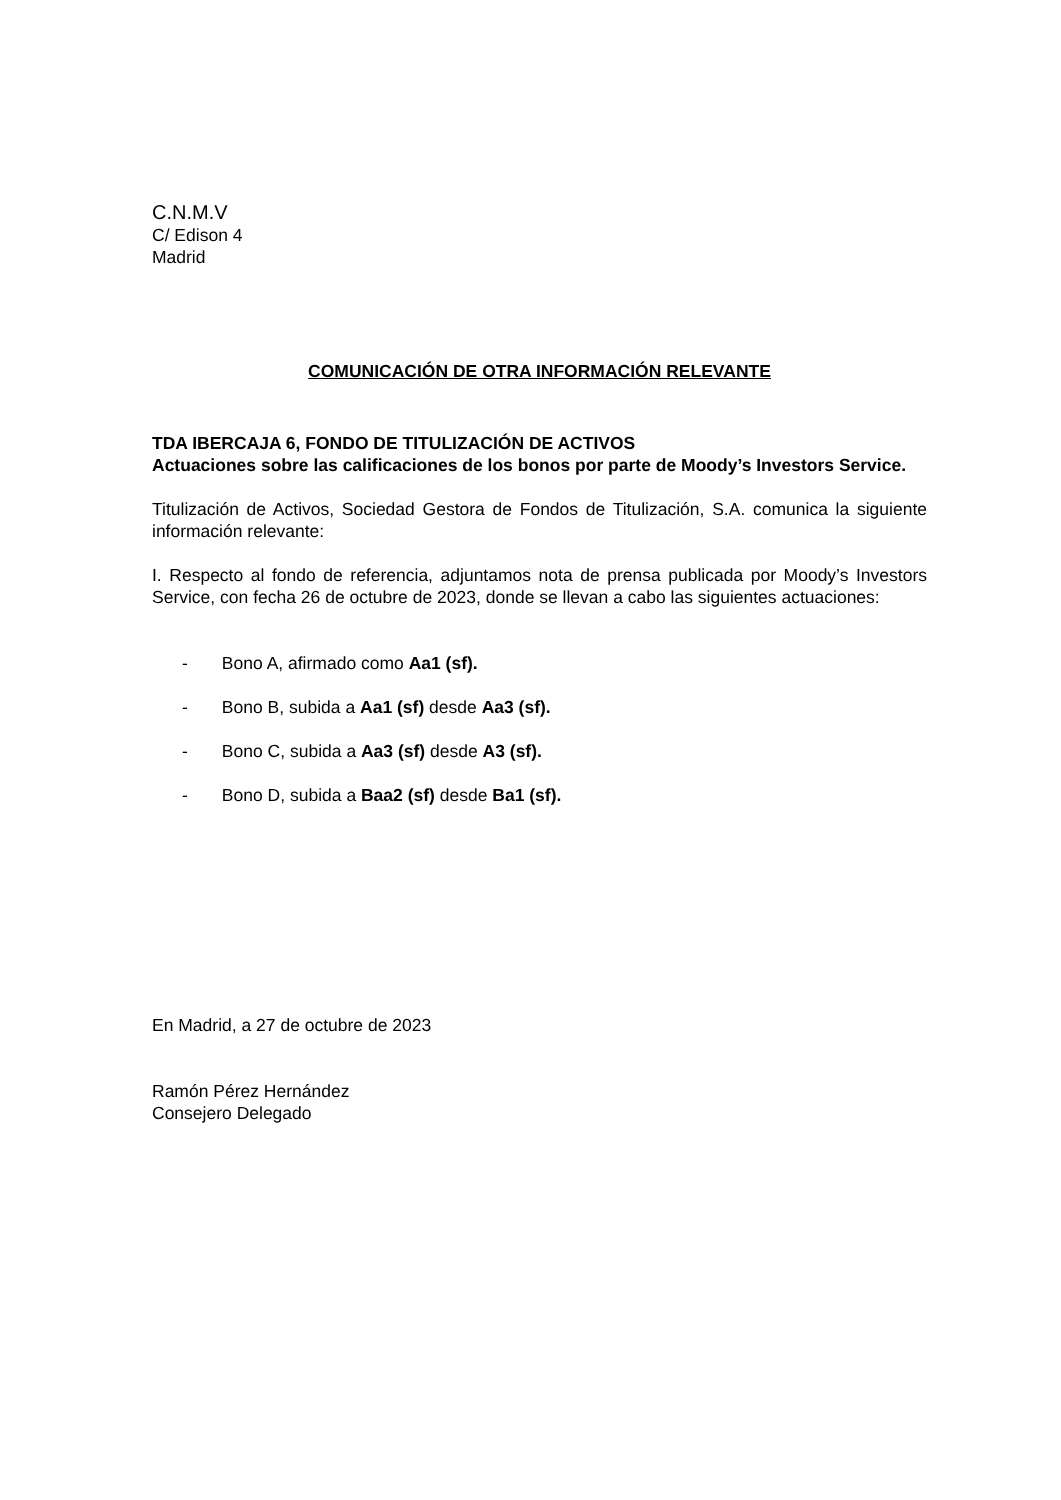C.N.M.V
C/ Edison 4
Madrid
COMUNICACIÓN DE OTRA INFORMACIÓN RELEVANTE
TDA IBERCAJA 6, FONDO DE TITULIZACIÓN DE ACTIVOS
Actuaciones sobre las calificaciones de los bonos por parte de Moody’s Investors Service.
Titulización de Activos, Sociedad Gestora de Fondos de Titulización, S.A. comunica la siguiente información relevante:
I. Respecto al fondo de referencia, adjuntamos nota de prensa publicada por Moody’s Investors Service, con fecha 26 de octubre de 2023, donde se llevan a cabo las siguientes actuaciones:
- Bono A, afirmado como Aa1 (sf).
- Bono B, subida a Aa1 (sf) desde Aa3 (sf).
- Bono C, subida a Aa3 (sf) desde A3 (sf).
- Bono D, subida a Baa2 (sf) desde Ba1 (sf).
En Madrid, a 27 de octubre de 2023
Ramón Pérez Hernández
Consejero Delegado